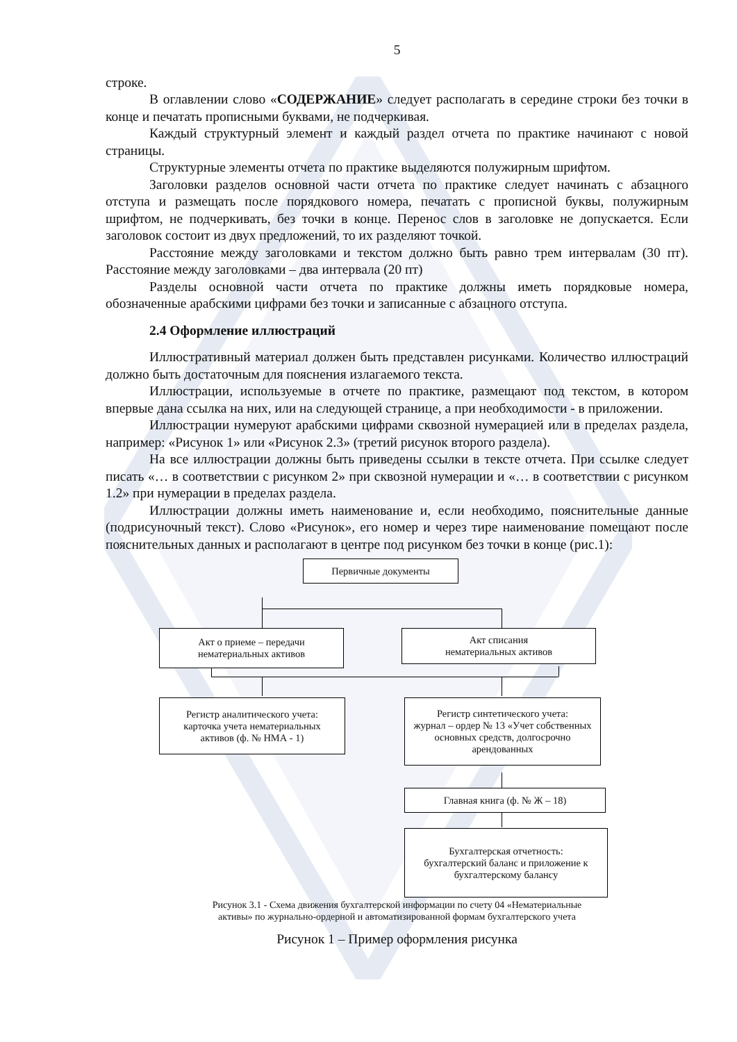5
строке.
В оглавлении слово «СОДЕРЖАНИЕ» следует располагать в середине строки без точки в конце и печатать прописными буквами, не подчеркивая.
Каждый структурный элемент и каждый раздел отчета по практике начинают с новой страницы.
Структурные элементы отчета по практике выделяются полужирным шрифтом.
Заголовки разделов основной части отчета по практике следует начинать с абзацного отступа и размещать после порядкового номера, печатать с прописной буквы, полужирным шрифтом, не подчеркивать, без точки в конце. Перенос слов в заголовке не допускается. Если заголовок состоит из двух предложений, то их разделяют точкой.
Расстояние между заголовками и текстом должно быть равно трем интервалам (30 пт). Расстояние между заголовками – два интервала (20 пт)
Разделы основной части отчета по практике должны иметь порядковые номера, обозначенные арабскими цифрами без точки и записанные с абзацного отступа.
2.4 Оформление иллюстраций
Иллюстративный материал должен быть представлен рисунками. Количество иллюстраций должно быть достаточным для пояснения излагаемого текста.
Иллюстрации, используемые в отчете по практике, размещают под текстом, в котором впервые дана ссылка на них, или на следующей странице, а при необходимости - в приложении.
Иллюстрации нумеруют арабскими цифрами сквозной нумерацией или в пределах раздела, например: «Рисунок 1» или «Рисунок 2.3» (третий рисунок второго раздела).
На все иллюстрации должны быть приведены ссылки в тексте отчета. При ссылке следует писать «… в соответствии с рисунком 2» при сквозной нумерации и «… в соответствии с рисунком 1.2» при нумерации в пределах раздела.
Иллюстрации должны иметь наименование и, если необходимо, пояснительные данные (подрисуночный текст). Слово «Рисунок», его номер и через тире наименование помещают после пояснительных данных и располагают в центре под рисунком без точки в конце (рис.1):
Первичные документы
Акт о приеме – передачи
нематериальных активов
Акт списания
нематериальных активов
Регистр аналитического учета:
карточка учета нематериальных
активов (ф. № НМА - 1)
Регистр синтетического учета:
журнал – ордер № 13 «Учет собственных основных средств, долгосрочно арендованных
Главная книга (ф. № Ж – 18)
Бухгалтерская отчетность:
бухгалтерский баланс и приложение к бухгалтерскому балансу
Рисунок 3.1 - Схема движения бухгалтерской информации по счету 04 «Нематериальные
активы» по журнально-ордерной и автоматизированной формам бухгалтерского учета
Рисунок 1 – Пример оформления рисунка